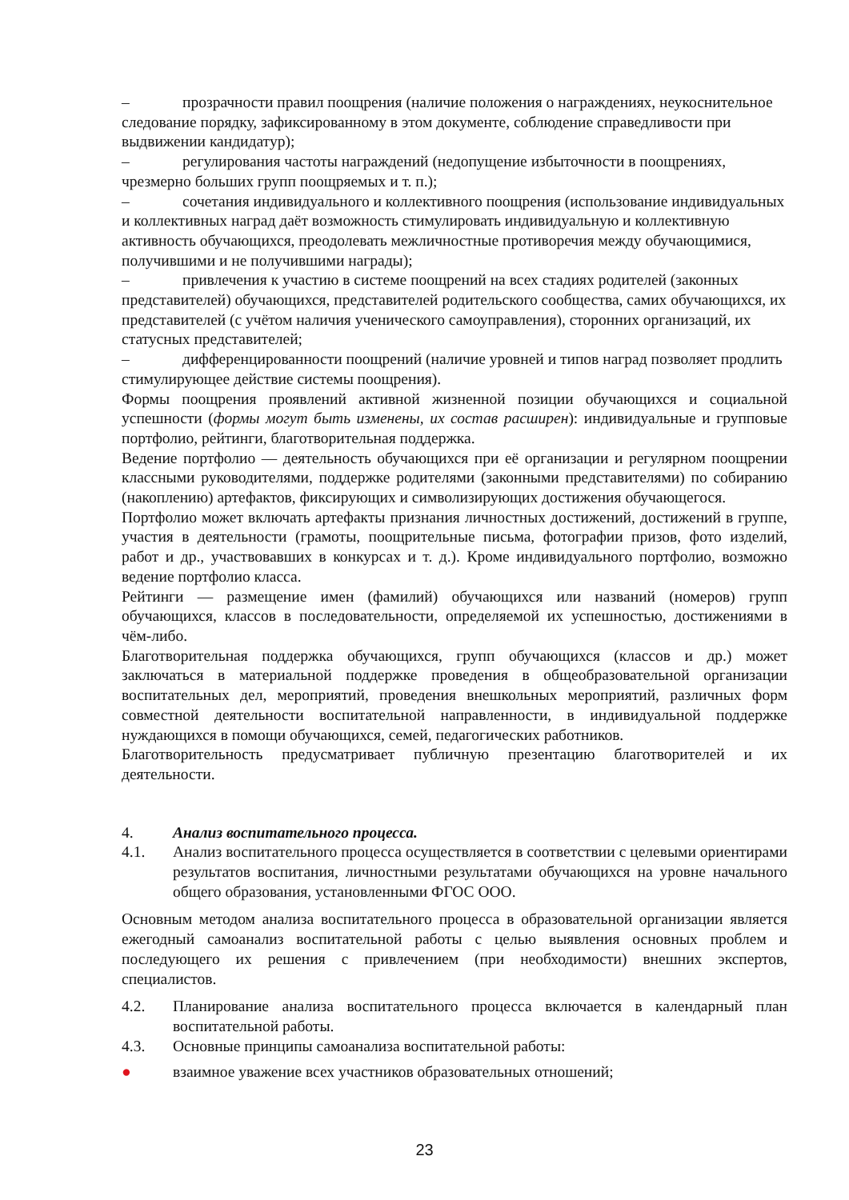– прозрачности правил поощрения (наличие положения о награждениях, неукоснительное следование порядку, зафиксированному в этом документе, соблюдение справедливости при выдвижении кандидатур);
– регулирования частоты награждений (недопущение избыточности в поощрениях, чрезмерно больших групп поощряемых и т. п.);
– сочетания индивидуального и коллективного поощрения (использование индивидуальных и коллективных наград даёт возможность стимулировать индивидуальную и коллективную активность обучающихся, преодолевать межличностные противоречия между обучающимися, получившими и не получившими награды);
– привлечения к участию в системе поощрений на всех стадиях родителей (законных представителей) обучающихся, представителей родительского сообщества, самих обучающихся, их представителей (с учётом наличия ученического самоуправления), сторонних организаций, их статусных представителей;
– дифференцированности поощрений (наличие уровней и типов наград позволяет продлить стимулирующее действие системы поощрения).
Формы поощрения проявлений активной жизненной позиции обучающихся и социальной успешности (формы могут быть изменены, их состав расширен): индивидуальные и групповые портфолио, рейтинги, благотворительная поддержка.
Ведение портфолио — деятельность обучающихся при её организации и регулярном поощрении классными руководителями, поддержке родителями (законными представителями) по собиранию (накоплению) артефактов, фиксирующих и символизирующих достижения обучающегося.
Портфолио может включать артефакты признания личностных достижений, достижений в группе, участия в деятельности (грамоты, поощрительные письма, фотографии призов, фото изделий, работ и др., участвовавших в конкурсах и т. д.). Кроме индивидуального портфолио, возможно ведение портфолио класса.
Рейтинги — размещение имен (фамилий) обучающихся или названий (номеров) групп обучающихся, классов в последовательности, определяемой их успешностью, достижениями в чём-либо.
Благотворительная поддержка обучающихся, групп обучающихся (классов и др.) может заключаться в материальной поддержке проведения в общеобразовательной организации воспитательных дел, мероприятий, проведения внешкольных мероприятий, различных форм совместной деятельности воспитательной направленности, в индивидуальной поддержке нуждающихся в помощи обучающихся, семей, педагогических работников.
Благотворительность предусматривает публичную презентацию благотворителей и их деятельности.
4. Анализ воспитательного процесса.
4.1. Анализ воспитательного процесса осуществляется в соответствии с целевыми ориентирами результатов воспитания, личностными результатами обучающихся на уровне начального общего образования, установленными ФГОС ООО.
Основным методом анализа воспитательного процесса в образовательной организации является ежегодный самоанализ воспитательной работы с целью выявления основных проблем и последующего их решения с привлечением (при необходимости) внешних экспертов, специалистов.
4.2. Планирование анализа воспитательного процесса включается в календарный план воспитательной работы.
4.3. Основные принципы самоанализа воспитательной работы:
● взаимное уважение всех участников образовательных отношений;
23